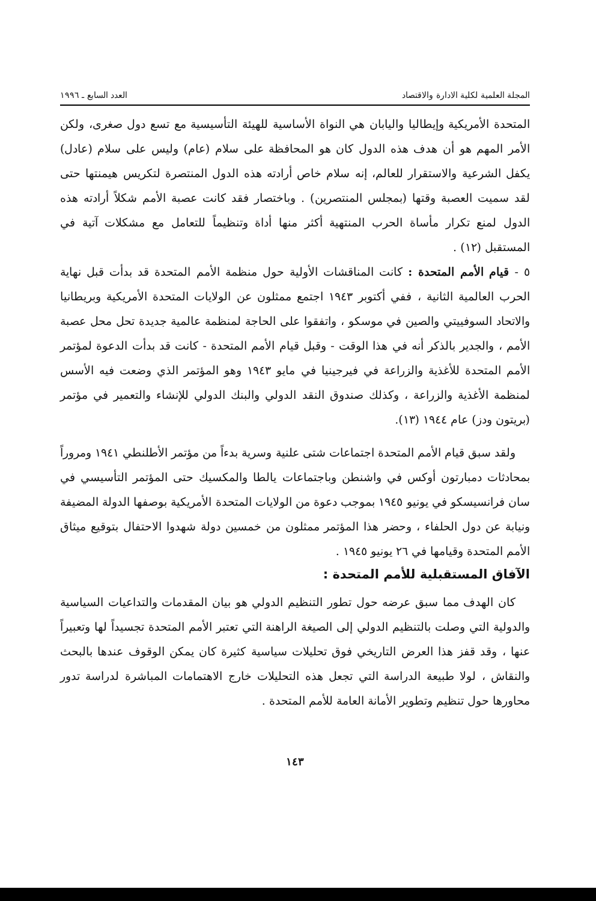المجلة العلمية لكلية الادارة والاقتصاد العدد السابع ـ ١٩٩٦
المتحدة الأمريكية وإيطاليا واليابان هي النواة الأساسية للهيئة التأسيسية مع تسع دول صغرى، ولكن الأمر المهم هو أن هدف هذه الدول كان هو المحافظة على سلام (عام) وليس على سلام (عادل) يكفل الشرعية والاستقرار للعالم، إنه سلام خاص أرادته هذه الدول المنتصرة لتكريس هيمنتها حتى لقد سميت العصبة وقتها (بمجلس المنتصرين) . وباختصار فقد كانت عصبة الأمم شكلاً أرادته هذه الدول لمنع تكرار مأساة الحرب المنتهية أكثر منها أداة وتنظيماً للتعامل مع مشكلات آتية في المستقبل (١٢) .
٥ - قيام الأمم المتحدة : كانت المناقشات الأولية حول منظمة الأمم المتحدة قد بدأت قبل نهاية الحرب العالمية الثانية ، ففي أكتوبر ١٩٤٣ اجتمع ممثلون عن الولايات المتحدة الأمريكية وبريطانيا والاتحاد السوفييتي والصين في موسكو ، واتفقوا على الحاجة لمنظمة عالمية جديدة تحل محل عصبة الأمم ، والجدير بالذكر أنه في هذا الوقت - وقبل قيام الأمم المتحدة - كانت قد بدأت الدعوة لمؤتمر الأمم المتحدة للأغذية والزراعة في فيرجينيا في مايو ١٩٤٣ وهو المؤتمر الذي وضعت فيه الأسس لمنظمة الأغذية والزراعة ، وكذلك صندوق النقد الدولي والبنك الدولي للإنشاء والتعمير في مؤتمر (بريتون ودز) عام ١٩٤٤ (١٣).
ولقد سبق قيام الأمم المتحدة اجتماعات شتى علنية وسرية بدءاً من مؤتمر الأطلنطي ١٩٤١ ومروراً بمحادثات دمبارتون أوكس في واشنطن وباجتماعات يالطا والمكسيك حتى المؤتمر التأسيسي في سان فرانسيسكو في يونيو ١٩٤٥ بموجب دعوة من الولايات المتحدة الأمريكية بوصفها الدولة المضيفة ونيابة عن دول الحلفاء ، وحضر هذا المؤتمر ممثلون من خمسين دولة شهدوا الاحتفال بتوقيع ميثاق الأمم المتحدة وقيامها في ٢٦ يونيو ١٩٤٥ .
الآفاق المستقبلية للأمم المتحدة :
كان الهدف مما سبق عرضه حول تطور التنظيم الدولي هو بيان المقدمات والتداعيات السياسية والدولية التي وصلت بالتنظيم الدولي إلى الصيغة الراهنة التي تعتبر الأمم المتحدة تجسيداً لها وتعبيراً عنها ، وقد قفز هذا العرض التاريخي فوق تحليلات سياسية كثيرة كان يمكن الوقوف عندها بالبحث والنقاش ، لولا طبيعة الدراسة التي تجعل هذه التحليلات خارج الاهتمامات المباشرة لدراسة تدور محاورها حول تنظيم وتطوير الأمانة العامة للأمم المتحدة .
١٤٣